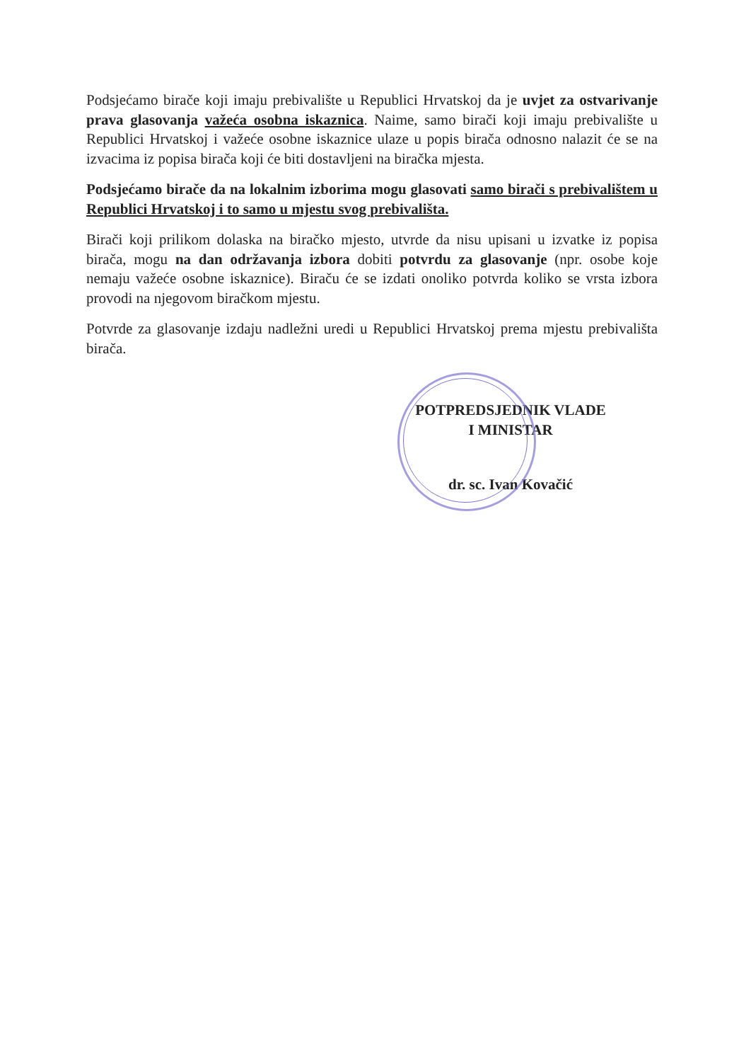Podsjećamo birače koji imaju prebivalište u Republici Hrvatskoj da je uvjet za ostvarivanje prava glasovanja važeća osobna iskaznica. Naime, samo birači koji imaju prebivalište u Republici Hrvatskoj i važeće osobne iskaznice ulaze u popis birača odnosno nalazit će se na izvacima iz popisa birača koji će biti dostavljeni na biračka mjesta.
Podsjećamo birače da na lokalnim izborima mogu glasovati samo birači s prebivalištem u Republici Hrvatskoj i to samo u mjestu svog prebivališta.
Birači koji prilikom dolaska na biračko mjesto, utvrde da nisu upisani u izvatke iz popisa birača, mogu na dan održavanja izbora dobiti potvrdu za glasovanje (npr. osobe koje nemaju važeće osobne iskaznice). Biraču će se izdati onoliko potvrda koliko se vrsta izbora provodi na njegovom biračkom mjestu.
Potvrde za glasovanje izdaju nadležni uredi u Republici Hrvatskoj prema mjestu prebivališta birača.
POTPREDSJEDNIK VLADE
I MINISTAR
dr. sc. Ivan Kovačić